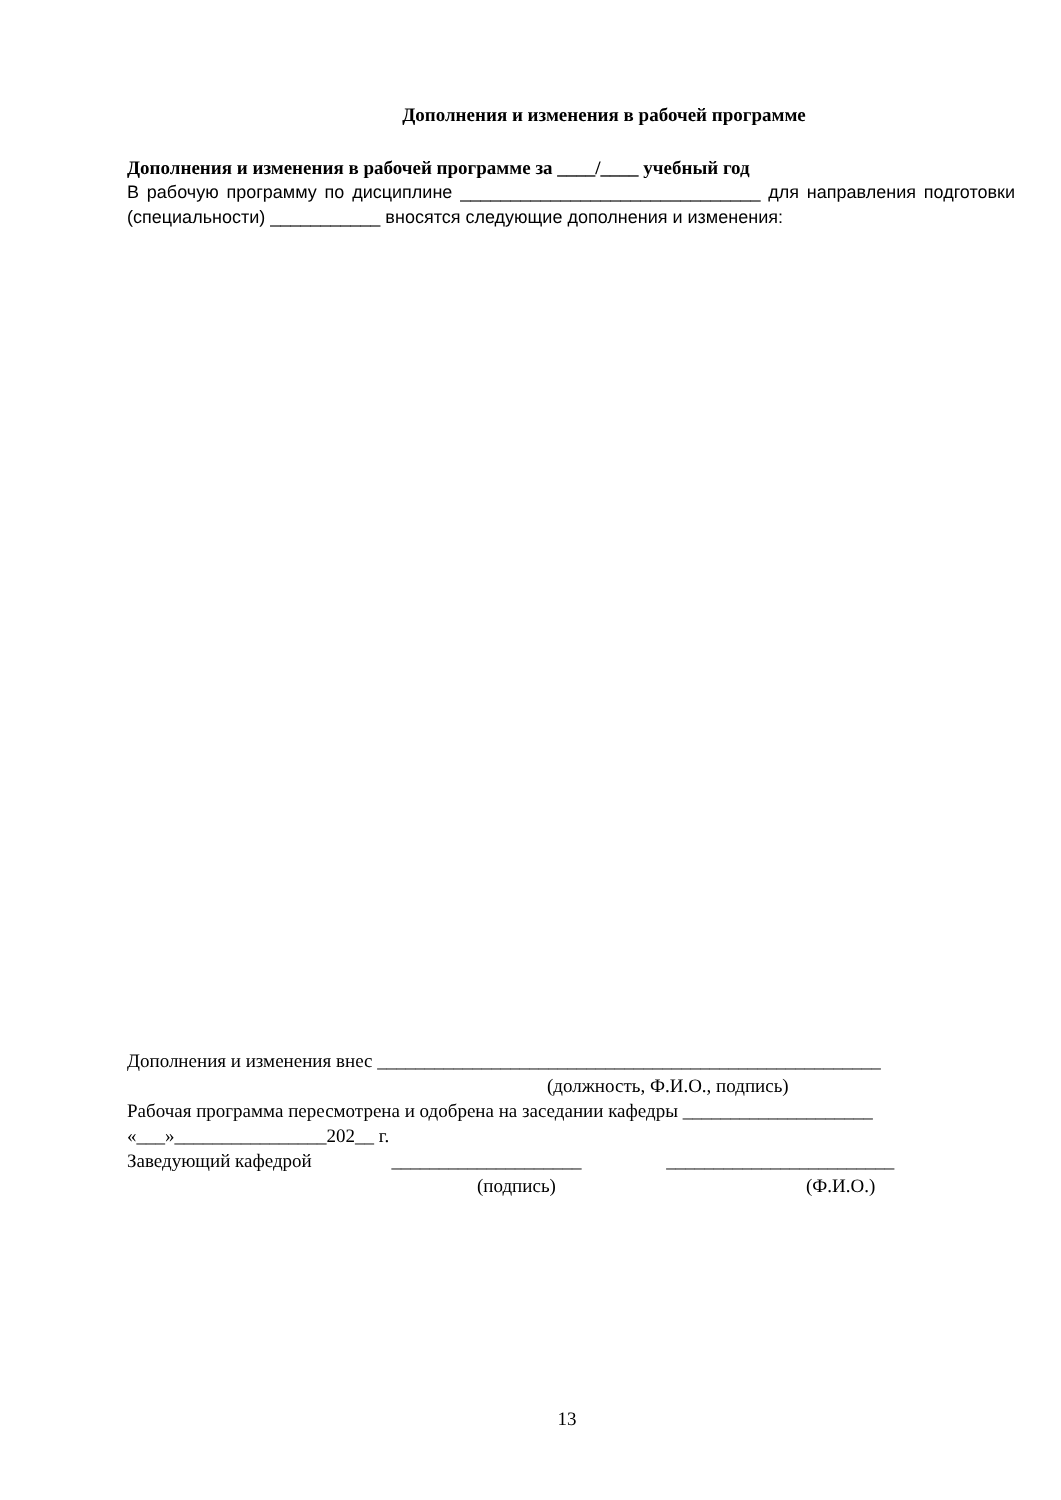Дополнения и изменения в рабочей программе
Дополнения и изменения в рабочей программе за ____/____ учебный год
В рабочую программу по дисциплине ______________________________ для направления подготовки (специальности) ___________ вносятся следующие дополнения и изменения:
Дополнения и изменения внес _____________________________________________________
(должность, Ф.И.О., подпись)
Рабочая программа пересмотрена и одобрена на заседании кафедры ____________________
«___»________________202__ г.
Заведующий кафедрой ____________________ ________________________
(подпись) (Ф.И.О.)
13